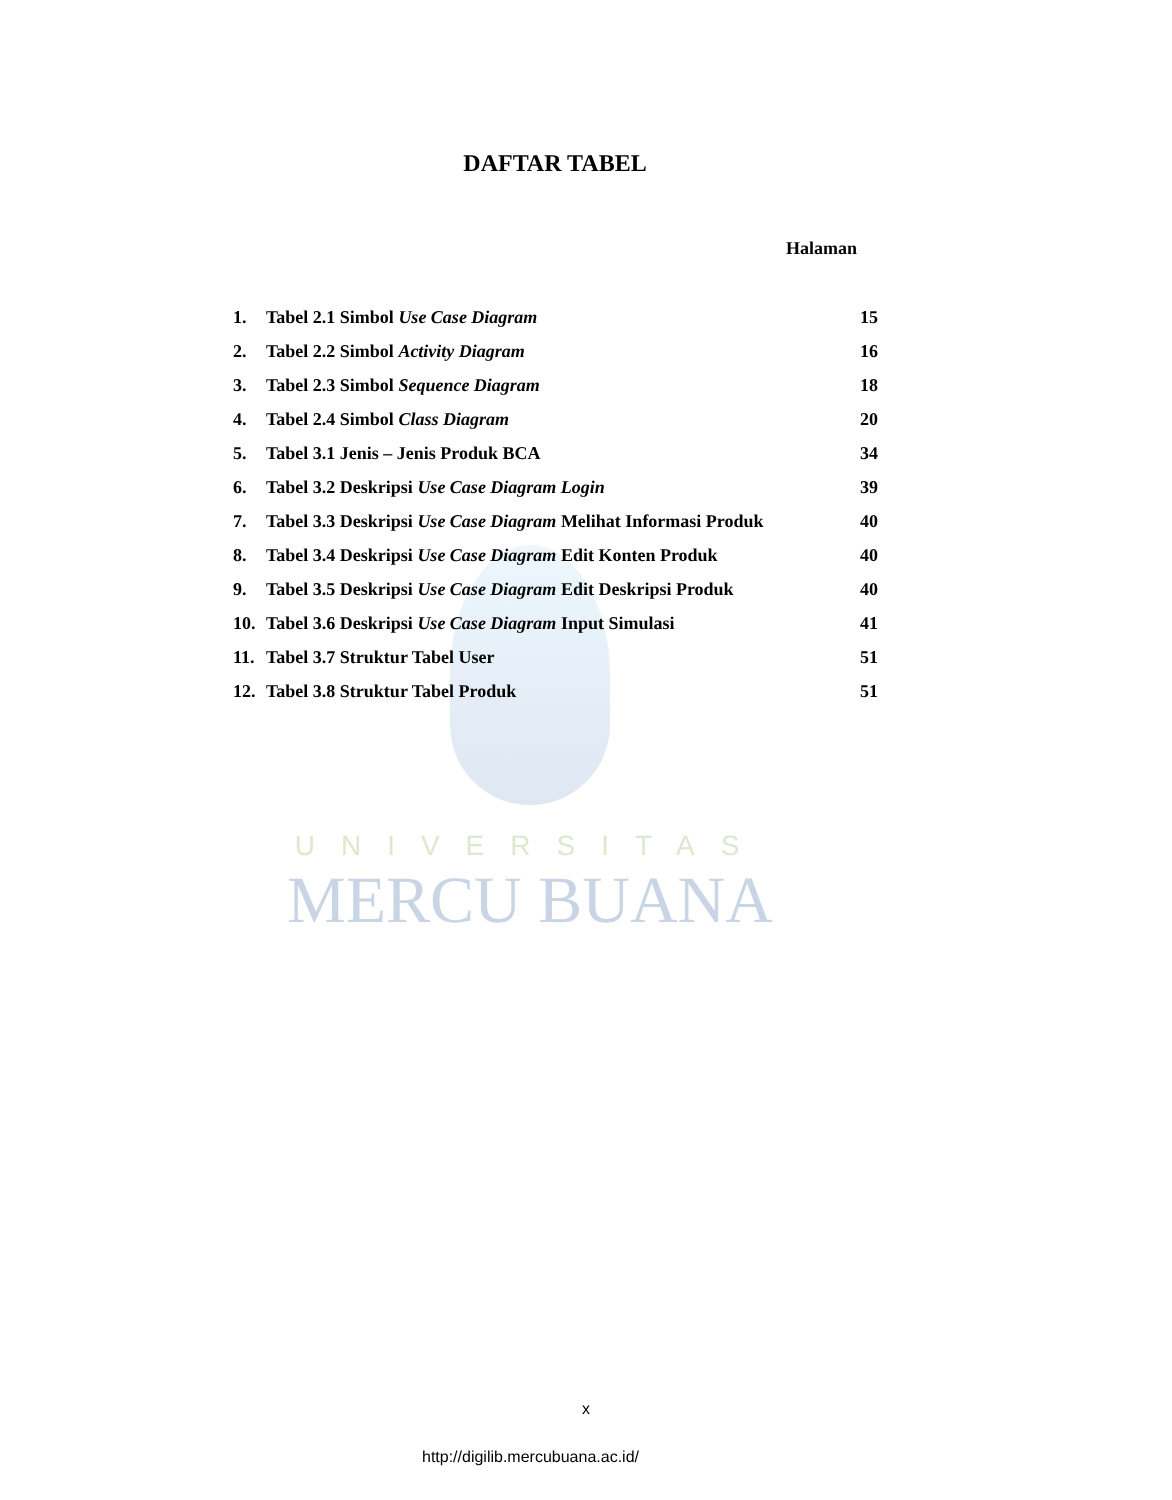DAFTAR TABEL
Halaman
1. Tabel 2.1 Simbol Use Case Diagram 15
2. Tabel 2.2 Simbol Activity Diagram 16
3. Tabel 2.3 Simbol Sequence Diagram 18
4. Tabel 2.4 Simbol Class Diagram 20
5. Tabel 3.1 Jenis – Jenis Produk BCA 34
6. Tabel 3.2 Deskripsi Use Case Diagram Login 39
7. Tabel 3.3 Deskripsi Use Case Diagram Melihat Informasi Produk 40
8. Tabel 3.4 Deskripsi Use Case Diagram Edit Konten Produk 40
9. Tabel 3.5 Deskripsi Use Case Diagram Edit Deskripsi Produk 40
10. Tabel 3.6 Deskripsi Use Case Diagram Input Simulasi 41
11. Tabel 3.7 Struktur Tabel User 51
12. Tabel 3.8 Struktur Tabel Produk 51
UNIVERSITAS
MERCU BUANA
x
http://digilib.mercubuana.ac.id/